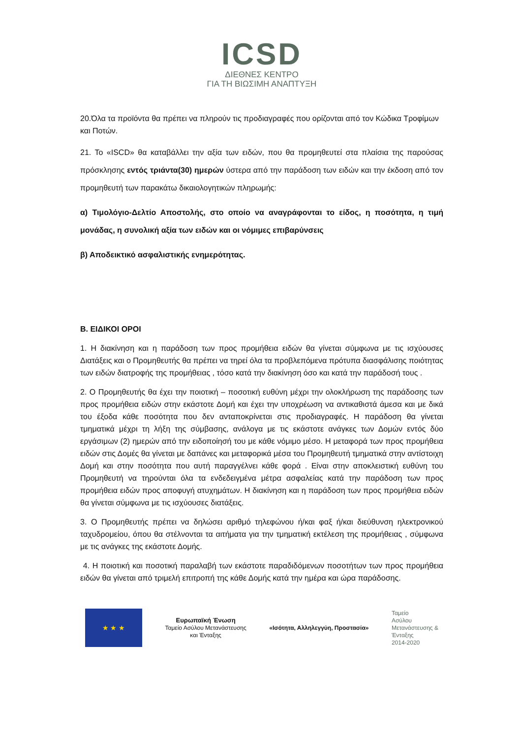ICSD
ΔΙΕΘΝΕΣ ΚΕΝΤΡΟ
ΓΙΑ ΤΗ ΒΙΩΣΙΜΗ ΑΝΑΠΤΥΞΗ
20.Όλα τα προϊόντα θα πρέπει να πληρούν τις προδιαγραφές που ορίζονται από τον Κώδικα Τροφίμων και Ποτών.
21. Το «ISCD» θα καταβάλλει την αξία των ειδών, που θα προμηθευτεί στα πλαίσια της παρούσας πρόσκλησης εντός τριάντα(30) ημερών ύστερα από την παράδοση των ειδών και την έκδοση από τον προμηθευτή των παρακάτω δικαιολογητικών πληρωμής:
α) Τιμολόγιο-Δελτίο Αποστολής, στο οποίο να αναγράφονται το είδος, η ποσότητα, η τιμή μονάδας, η συνολική αξία των ειδών και οι νόμιμες επιβαρύνσεις
β) Αποδεικτικό ασφαλιστικής ενημερότητας.
Β. ΕΙΔΙΚΟΙ ΟΡΟΙ
1. Η διακίνηση και η παράδοση των προς προμήθεια ειδών θα γίνεται σύμφωνα με τις ισχύουσες Διατάξεις και ο Προμηθευτής θα πρέπει να τηρεί όλα τα προβλεπόμενα πρότυπα διασφάλισης ποιότητας των ειδών διατροφής της προμήθειας , τόσο κατά την διακίνηση όσο και κατά την παράδοσή τους .
2. Ο Προμηθευτής θα έχει την ποιοτική – ποσοτική ευθύνη μέχρι την ολοκλήρωση της παράδοσης των προς προμήθεια ειδών στην εκάστοτε Δομή και έχει την υποχρέωση να αντικαθιστά άμεσα και με δικά του έξοδα κάθε ποσότητα που δεν ανταποκρίνεται στις προδιαγραφές. Η παράδοση θα γίνεται τμηματικά μέχρι τη λήξη της σύμβασης, ανάλογα με τις εκάστοτε ανάγκες των Δομών εντός δύο εργάσιμων (2) ημερών από την ειδοποίησή του με κάθε νόμιμο μέσο. Η μεταφορά των προς προμήθεια ειδών στις Δομές θα γίνεται με δαπάνες και μεταφορικά μέσα του Προμηθευτή τμηματικά στην αντίστοιχη Δομή και στην ποσότητα που αυτή παραγγέλνει κάθε φορά . Είναι στην αποκλειστική ευθύνη του Προμηθευτή να τηρούνται όλα τα ενδεδειγμένα μέτρα ασφαλείας κατά την παράδοση των προς προμήθεια ειδών προς αποφυγή ατυχημάτων. Η διακίνηση και η παράδοση των προς προμήθεια ειδών θα γίνεται σύμφωνα με τις ισχύουσες διατάξεις.
3. Ο Προμηθευτής πρέπει να δηλώσει αριθμό τηλεφώνου ή/και φαξ ή/και διεύθυνση ηλεκτρονικού ταχυδρομείου, όπου θα στέλνονται τα αιτήματα για την τμηματική εκτέλεση της προμήθειας , σύμφωνα με τις ανάγκες της εκάστοτε Δομής.
4. Η ποιοτική και ποσοτική παραλαβή των εκάστοτε παραδιδόμενων ποσοτήτων των προς προμήθεια ειδών θα γίνεται από τριμελή επιτροπή της κάθε Δομής κατά την ημέρα και ώρα παράδοσης.
★ ★ ★
Ευρωπαϊκή Ένωση
Ταμείο Ασύλου Μετανάστευσης
και Ένταξης
«Ισότητα, Αλληλεγγύη, Προστασία»
Ταμείο
Ασύλου
Μετανάστευσης &
Ένταξης
2014-2020